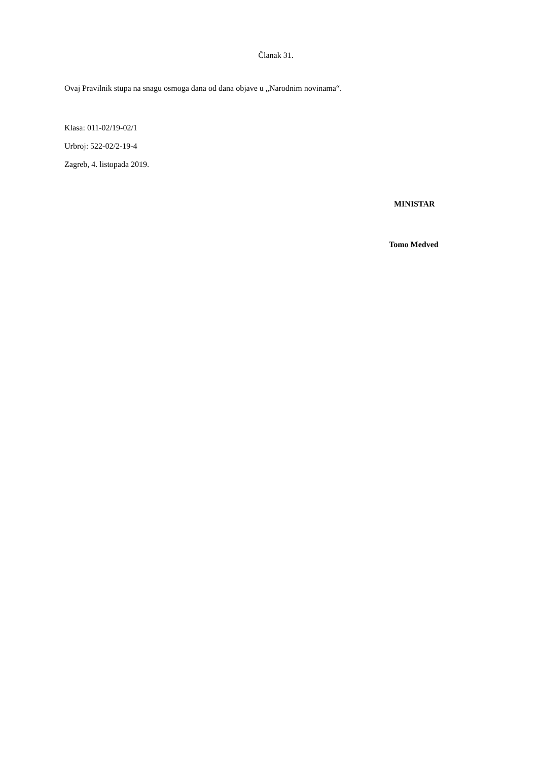Članak 31.
Ovaj Pravilnik stupa na snagu osmoga dana od dana objave u „Narodnim novinama“.
Klasa: 011-02/19-02/1
Urbroj: 522-02/2-19-4
Zagreb, 4. listopada 2019.
MINISTAR
Tomo Medved